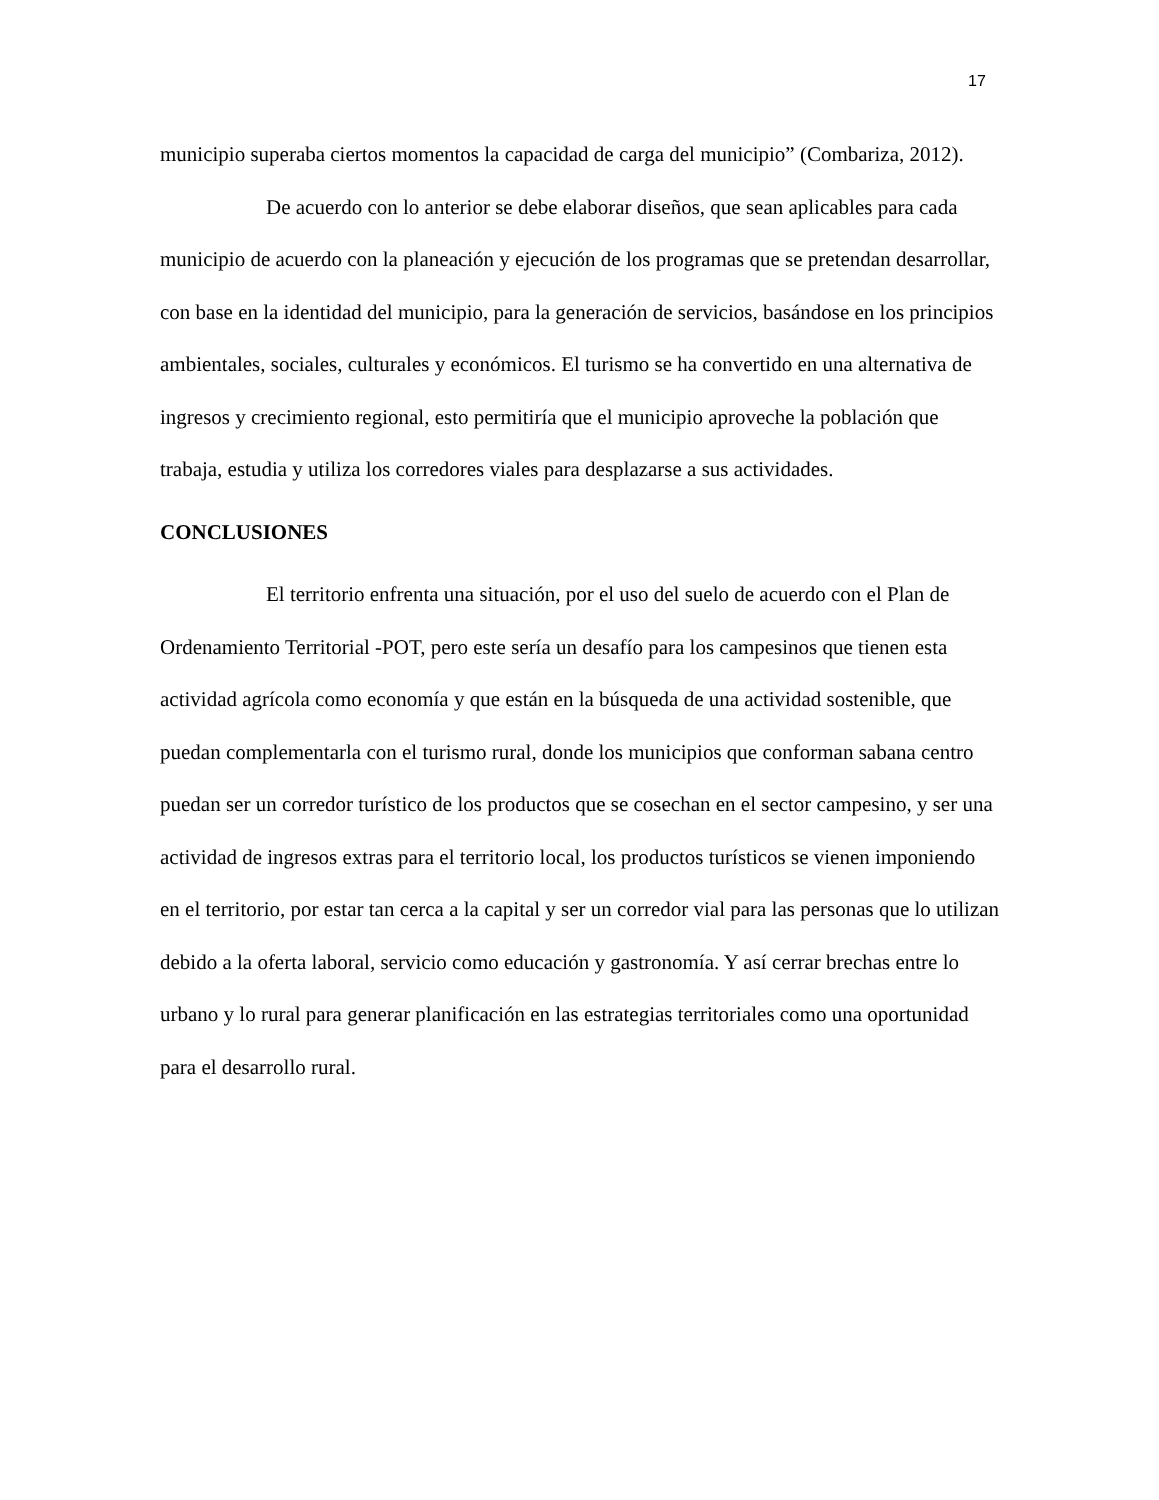17
municipio superaba ciertos momentos la capacidad de carga del municipio” (Combariza, 2012).
De acuerdo con lo anterior se debe elaborar diseños, que sean aplicables para cada municipio de acuerdo con la planeación y ejecución de los programas que se pretendan desarrollar, con base en la identidad del municipio, para la generación de servicios, basándose en los principios ambientales, sociales, culturales y económicos. El turismo se ha convertido en una alternativa de ingresos y crecimiento regional, esto permitiría que el municipio aproveche la población que trabaja, estudia y utiliza los corredores viales para desplazarse a sus actividades.
CONCLUSIONES
El territorio enfrenta una situación, por el uso del suelo de acuerdo con el Plan de Ordenamiento Territorial -POT, pero este sería un desafío para los campesinos que tienen esta actividad agrícola como economía y que están en la búsqueda de una actividad sostenible, que puedan complementarla con el turismo rural, donde los municipios que conforman sabana centro puedan ser un corredor turístico de los productos que se cosechan en el sector campesino, y ser una actividad de ingresos extras para el territorio local, los productos turísticos se vienen imponiendo en el territorio, por estar tan cerca a la capital y ser un corredor vial para las personas que lo utilizan debido a la oferta laboral, servicio como educación y gastronomía. Y así cerrar brechas entre lo urbano y lo rural para generar planificación en las estrategias territoriales como una oportunidad para el desarrollo rural.